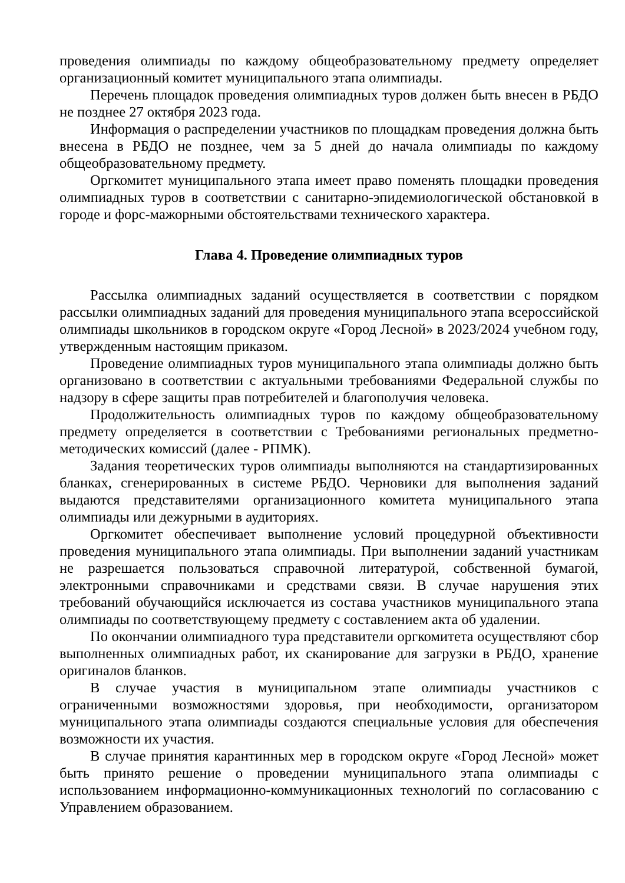проведения олимпиады по каждому общеобразовательному предмету определяет организационный комитет муниципального этапа олимпиады.
Перечень площадок проведения олимпиадных туров должен быть внесен в РБДО не позднее 27 октября 2023 года.
Информация о распределении участников по площадкам проведения должна быть внесена в РБДО не позднее, чем за 5 дней до начала олимпиады по каждому общеобразовательному предмету.
Оргкомитет муниципального этапа имеет право поменять площадки проведения олимпиадных туров в соответствии с санитарно-эпидемиологической обстановкой в городе и форс-мажорными обстоятельствами технического характера.
Глава 4. Проведение олимпиадных туров
Рассылка олимпиадных заданий осуществляется в соответствии с порядком рассылки олимпиадных заданий для проведения муниципального этапа всероссийской олимпиады школьников в городском округе «Город Лесной» в 2023/2024 учебном году, утвержденным настоящим приказом.
Проведение олимпиадных туров муниципального этапа олимпиады должно быть организовано в соответствии с актуальными требованиями Федеральной службы по надзору в сфере защиты прав потребителей и благополучия человека.
Продолжительность олимпиадных туров по каждому общеобразовательному предмету определяется в соответствии с Требованиями региональных предметно-методических комиссий (далее - РПМК).
Задания теоретических туров олимпиады выполняются на стандартизированных бланках, сгенерированных в системе РБДО. Черновики для выполнения заданий выдаются представителями организационного комитета муниципального этапа олимпиады или дежурными в аудиториях.
Оргкомитет обеспечивает выполнение условий процедурной объективности проведения муниципального этапа олимпиады. При выполнении заданий участникам не разрешается пользоваться справочной литературой, собственной бумагой, электронными справочниками и средствами связи. В случае нарушения этих требований обучающийся исключается из состава участников муниципального этапа олимпиады по соответствующему предмету с составлением акта об удалении.
По окончании олимпиадного тура представители оргкомитета осуществляют сбор выполненных олимпиадных работ, их сканирование для загрузки в РБДО, хранение оригиналов бланков.
В случае участия в муниципальном этапе олимпиады участников с ограниченными возможностями здоровья, при необходимости, организатором муниципального этапа олимпиады создаются специальные условия для обеспечения возможности их участия.
В случае принятия карантинных мер в городском округе «Город Лесной» может быть принято решение о проведении муниципального этапа олимпиады с использованием информационно-коммуникационных технологий по согласованию с Управлением образованием.